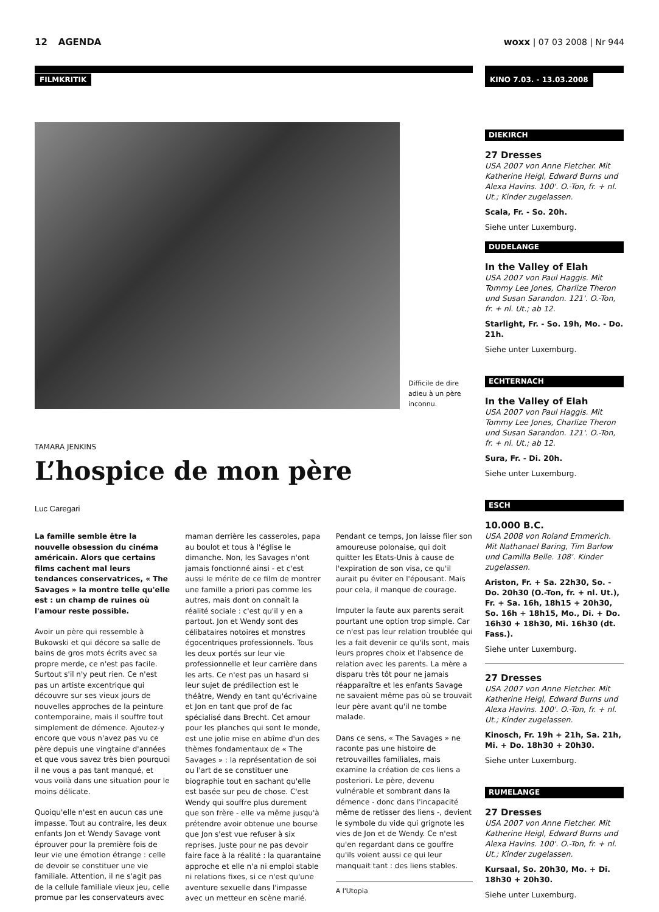12 AGENDA woxx | 07 03 2008 | Nr 944
FILMKRITIK
Difficile de dire adieu à un père inconnu.
TAMARA JENKINS
L’hospice de mon père
Luc Caregari
La famille semble être la nouvelle obsession du cinéma américain. Alors que certains films cachent mal leurs tendances conservatrices, « The Savages » la montre telle qu'elle est : un champ de ruines où l'amour reste possible.
Avoir un père qui ressemble à Bukowski et qui décore sa salle de bains de gros mots écrits avec sa propre merde, ce n'est pas facile. Surtout s'il n'y peut rien. Ce n'est pas un artiste excentrique qui découvre sur ses vieux jours de nouvelles approches de la peinture contemporaine, mais il souffre tout simplement de démence. Ajoutez-y encore que vous n'avez pas vu ce père depuis une vingtaine d'années et que vous savez très bien pourquoi il ne vous a pas tant manqué, et vous voilà dans une situation pour le moins délicate.
Quoiqu'elle n'est en aucun cas une impasse. Tout au contraire, les deux enfants Jon et Wendy Savage vont éprouver pour la première fois de leur vie une émotion étrange : celle de devoir se constituer une vie familiale. Attention, il ne s'agit pas de la cellule familiale vieux jeu, celle promue par les conservateurs avec maman derrière les casseroles, papa au boulot et tous à l'église le dimanche. Non, les Savages n'ont jamais fonctionné ainsi - et c'est aussi le mérite de ce film de montrer une famille a priori pas comme les autres, mais dont on connaît la réalité sociale : c'est qu'il y en a partout. Jon et Wendy sont des célibataires notoires et monstres égocentriques professionnels. Tous les deux portés sur leur vie professionnelle et leur carrière dans les arts. Ce n'est pas un hasard si leur sujet de prédilection est le théâtre, Wendy en tant qu'écrivaine et Jon en tant que prof de fac spécialisé dans Brecht. Cet amour pour les planches qui sont le monde, est une jolie mise en abîme d'un des thèmes fondamentaux de « The Savages » : la représentation de soi ou l'art de se constituer une biographie tout en sachant qu'elle est basée sur peu de chose. C'est Wendy qui souffre plus durement que son frère - elle va même jusqu'à prétendre avoir obtenue une bourse que Jon s'est vue refuser à six reprises. Juste pour ne pas devoir faire face à la réalité : la quarantaine approche et elle n'a ni emploi stable ni relations fixes, si ce n'est qu'une aventure sexuelle dans l'impasse avec un metteur en scène marié. Pendant ce temps, Jon laisse filer son amoureuse polonaise, qui doit quitter les Etats-Unis à cause de l'expiration de son visa, ce qu'il aurait pu éviter en l'épousant. Mais pour cela, il manque de courage.
Imputer la faute aux parents serait pourtant une option trop simple. Car ce n'est pas leur relation troublée qui les a fait devenir ce qu'ils sont, mais leurs propres choix et l'absence de relation avec les parents. La mère a disparu très tôt pour ne jamais réapparaître et les enfants Savage ne savaient même pas où se trouvait leur père avant qu'il ne tombe malade.
Dans ce sens, « The Savages » ne raconte pas une histoire de retrouvailles familiales, mais examine la création de ces liens a posteriori. Le père, devenu vulnérable et sombrant dans la démence - donc dans l'incapacité même de retisser des liens -, devient le symbole du vide qui grignote les vies de Jon et de Wendy. Ce n'est qu'en regardant dans ce gouffre qu'ils voient aussi ce qui leur manquait tant : des liens stables.
A l'Utopia
KINO 7.03. - 13.03.2008
DIEKIRCH
27 Dresses
USA 2007 von Anne Fletcher. Mit Katherine Heigl, Edward Burns und Alexa Havins. 100'. O.-Ton, fr. + nl. Ut.; Kinder zugelassen.
Scala, Fr. - So. 20h.
Siehe unter Luxemburg.
DUDELANGE
In the Valley of Elah
USA 2007 von Paul Haggis. Mit Tommy Lee Jones, Charlize Theron und Susan Sarandon. 121'. O.-Ton, fr. + nl. Ut.; ab 12.
Starlight, Fr. - So. 19h, Mo. - Do. 21h.
Siehe unter Luxemburg.
ECHTERNACH
In the Valley of Elah
USA 2007 von Paul Haggis. Mit Tommy Lee Jones, Charlize Theron und Susan Sarandon. 121'. O.-Ton, fr. + nl. Ut.; ab 12.
Sura, Fr. - Di. 20h.
Siehe unter Luxemburg.
ESCH
10.000 B.C.
USA 2008 von Roland Emmerich. Mit Nathanael Baring, Tim Barlow und Camilla Belle. 108'. Kinder zugelassen.
Ariston, Fr. + Sa. 22h30, So. - Do. 20h30 (O.-Ton, fr. + nl. Ut.), Fr. + Sa. 16h, 18h15 + 20h30, So. 16h + 18h15, Mo., Di. + Do. 16h30 + 18h30, Mi. 16h30 (dt. Fass.).
Siehe unter Luxemburg.
27 Dresses
USA 2007 von Anne Fletcher. Mit Katherine Heigl, Edward Burns und Alexa Havins. 100'. O.-Ton, fr. + nl. Ut.; Kinder zugelassen.
Kinosch, Fr. 19h + 21h, Sa. 21h, Mi. + Do. 18h30 + 20h30.
Siehe unter Luxemburg.
RUMELANGE
27 Dresses
USA 2007 von Anne Fletcher. Mit Katherine Heigl, Edward Burns und Alexa Havins. 100'. O.-Ton, fr. + nl. Ut.; Kinder zugelassen.
Kursaal, So. 20h30, Mo. + Di. 18h30 + 20h30.
Siehe unter Luxemburg.